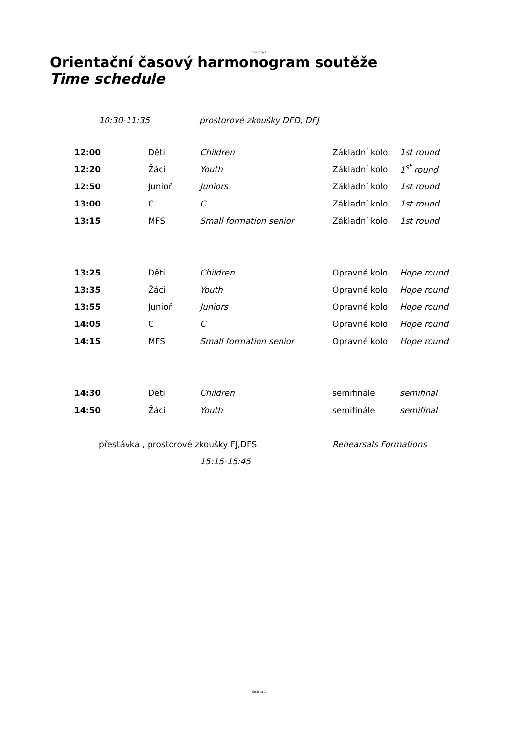čas.rozpis
Orientační časový harmonogram soutěže
Time schedule
| | 10:30-11:35 | prostorové zkoušky DFD, DFJ |
| | 12:00 | Děti | Children | Základní kolo | 1st round |
| | 12:20 | Žáci | Youth | Základní kolo | 1<sup>st</sup> round |
| | 12:50 | Junioři | Juniors | Základní kolo | 1st round |
| | 13:00 | C | C | Základní kolo | 1st round |
| | 13:15 | MFS | Small formation senior | Základní kolo | 1st round |
| | 13:25 | Děti | Children | Opravné kolo | Hope round |
| | 13:35 | Žáci | Youth | Opravné kolo | Hope round |
| | 13:55 | Junioři | Juniors | Opravné kolo | Hope round |
| | 14:05 | C | C | Opravné kolo | Hope round |
| | 14:15 | MFS | Small formation senior | Opravné kolo | Hope round |
| | 14:30 | Děti | Children | semifinále | semifinal |
| | 14:50 | Žáci | Youth | semifinále | semifinal |
| | přestávka , prostorové zkoušky FJ,DFS | | | Rehearsals Formations | |
| | | | 15:15-15:45 | | |
Stránka 1